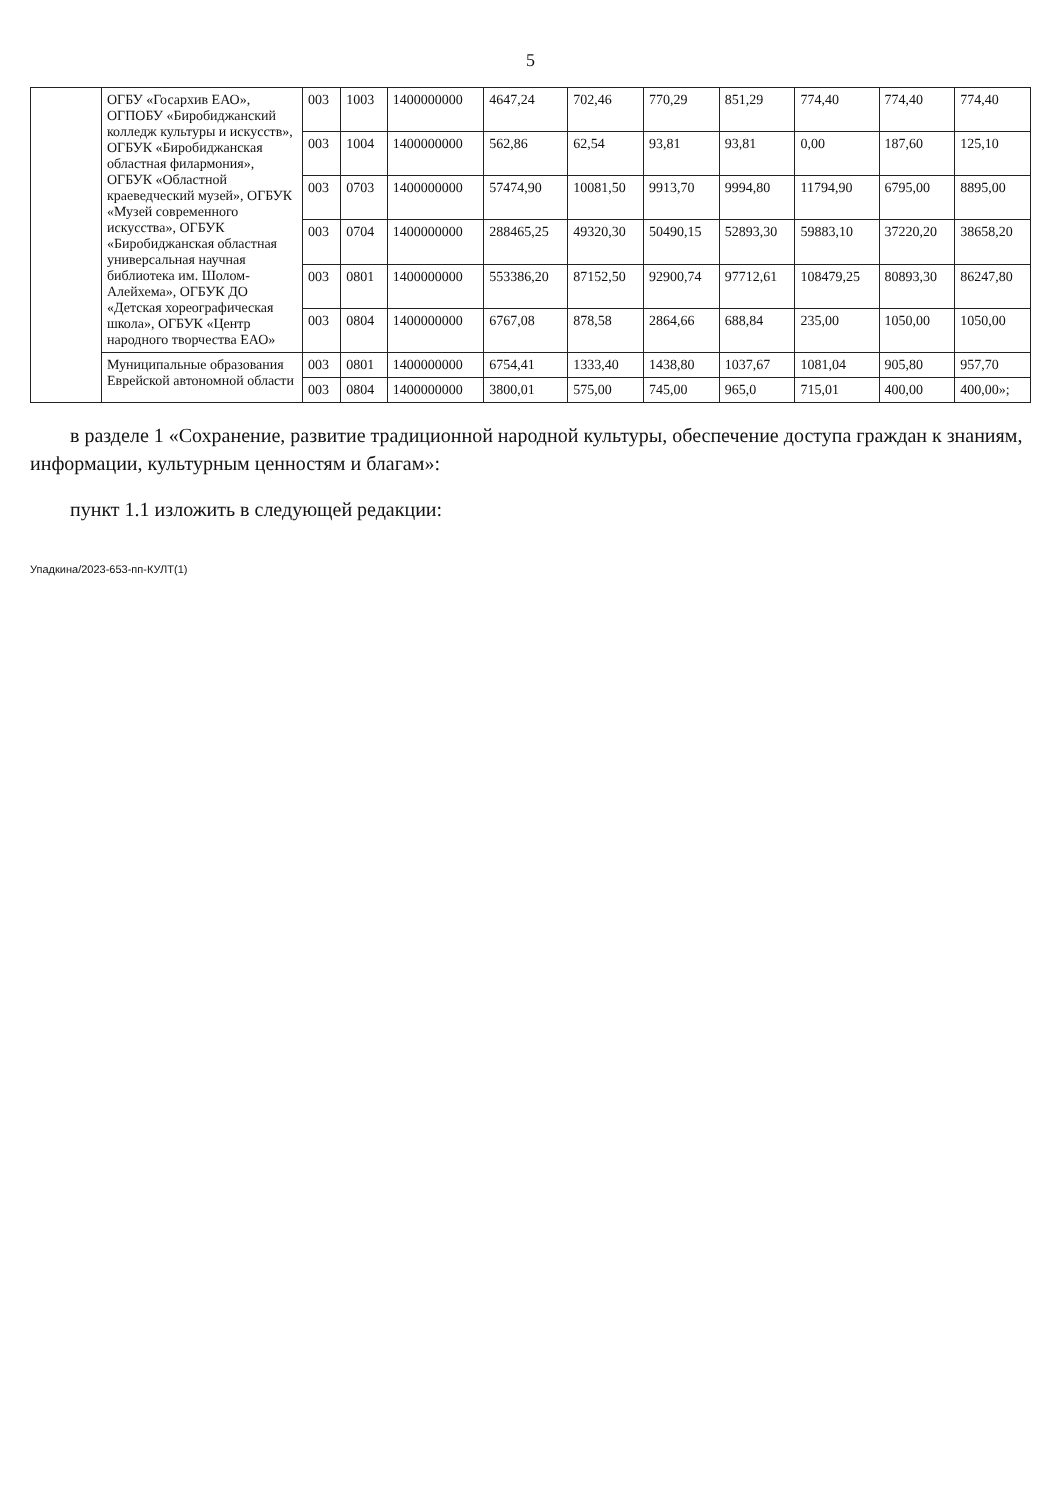5
| | ОГБУ «Госархив ЕАО», ОГПОБУ «Биробиджанский колледж культуры и искусств», ОГБУК «Биробиджанская областная филармония», ОГБУК «Областной краеведческий музей», ОГБУК «Музей современного искусства», ОГБУК «Биробиджанская областная универсальная научная библиотека им. Шолом-Алейхема», ОГБУК ДО «Детская хореографическая школа», ОГБУК «Центр народного творчества ЕАО» | 003 | 1003 | 1400000000 | 4647,24 | 702,46 | 770,29 | 851,29 | 774,40 | 774,40 | 774,40 |
| | | 003 | 1004 | 1400000000 | 562,86 | 62,54 | 93,81 | 93,81 | 0,00 | 187,60 | 125,10 |
| | | 003 | 0703 | 1400000000 | 57474,90 | 10081,50 | 9913,70 | 9994,80 | 11794,90 | 6795,00 | 8895,00 |
| | | 003 | 0704 | 1400000000 | 288465,25 | 49320,30 | 50490,15 | 52893,30 | 59883,10 | 37220,20 | 38658,20 |
| | | 003 | 0801 | 1400000000 | 553386,20 | 87152,50 | 92900,74 | 97712,61 | 108479,25 | 80893,30 | 86247,80 |
| | | 003 | 0804 | 1400000000 | 6767,08 | 878,58 | 2864,66 | 688,84 | 235,00 | 1050,00 | 1050,00 |
| | Муниципальные образования Еврейской автономной области | 003 | 0801 | 1400000000 | 6754,41 | 1333,40 | 1438,80 | 1037,67 | 1081,04 | 905,80 | 957,70 |
| | | 003 | 0804 | 1400000000 | 3800,01 | 575,00 | 745,00 | 965,0 | 715,01 | 400,00 | 400,00»; |
в разделе 1 «Сохранение, развитие традиционной народной культуры, обеспечение доступа граждан к знаниям, информации, культурным ценностям и благам»:
пункт 1.1 изложить в следующей редакции:
Упадкина/2023-653-пп-КУЛТ(1)